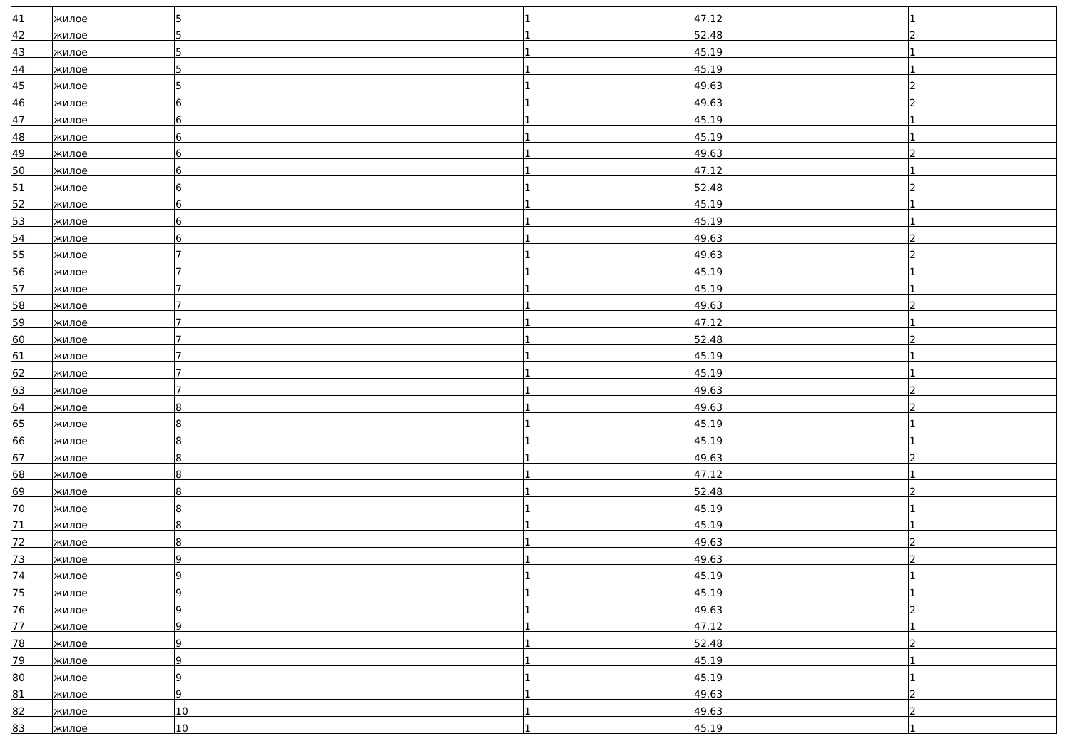| 41 | жилое | 5 | 1 | 47.12 | 1 |
| 42 | жилое | 5 | 1 | 52.48 | 2 |
| 43 | жилое | 5 | 1 | 45.19 | 1 |
| 44 | жилое | 5 | 1 | 45.19 | 1 |
| 45 | жилое | 5 | 1 | 49.63 | 2 |
| 46 | жилое | 6 | 1 | 49.63 | 2 |
| 47 | жилое | 6 | 1 | 45.19 | 1 |
| 48 | жилое | 6 | 1 | 45.19 | 1 |
| 49 | жилое | 6 | 1 | 49.63 | 2 |
| 50 | жилое | 6 | 1 | 47.12 | 1 |
| 51 | жилое | 6 | 1 | 52.48 | 2 |
| 52 | жилое | 6 | 1 | 45.19 | 1 |
| 53 | жилое | 6 | 1 | 45.19 | 1 |
| 54 | жилое | 6 | 1 | 49.63 | 2 |
| 55 | жилое | 7 | 1 | 49.63 | 2 |
| 56 | жилое | 7 | 1 | 45.19 | 1 |
| 57 | жилое | 7 | 1 | 45.19 | 1 |
| 58 | жилое | 7 | 1 | 49.63 | 2 |
| 59 | жилое | 7 | 1 | 47.12 | 1 |
| 60 | жилое | 7 | 1 | 52.48 | 2 |
| 61 | жилое | 7 | 1 | 45.19 | 1 |
| 62 | жилое | 7 | 1 | 45.19 | 1 |
| 63 | жилое | 7 | 1 | 49.63 | 2 |
| 64 | жилое | 8 | 1 | 49.63 | 2 |
| 65 | жилое | 8 | 1 | 45.19 | 1 |
| 66 | жилое | 8 | 1 | 45.19 | 1 |
| 67 | жилое | 8 | 1 | 49.63 | 2 |
| 68 | жилое | 8 | 1 | 47.12 | 1 |
| 69 | жилое | 8 | 1 | 52.48 | 2 |
| 70 | жилое | 8 | 1 | 45.19 | 1 |
| 71 | жилое | 8 | 1 | 45.19 | 1 |
| 72 | жилое | 8 | 1 | 49.63 | 2 |
| 73 | жилое | 9 | 1 | 49.63 | 2 |
| 74 | жилое | 9 | 1 | 45.19 | 1 |
| 75 | жилое | 9 | 1 | 45.19 | 1 |
| 76 | жилое | 9 | 1 | 49.63 | 2 |
| 77 | жилое | 9 | 1 | 47.12 | 1 |
| 78 | жилое | 9 | 1 | 52.48 | 2 |
| 79 | жилое | 9 | 1 | 45.19 | 1 |
| 80 | жилое | 9 | 1 | 45.19 | 1 |
| 81 | жилое | 9 | 1 | 49.63 | 2 |
| 82 | жилое | 10 | 1 | 49.63 | 2 |
| 83 | жилое | 10 | 1 | 45.19 | 1 |